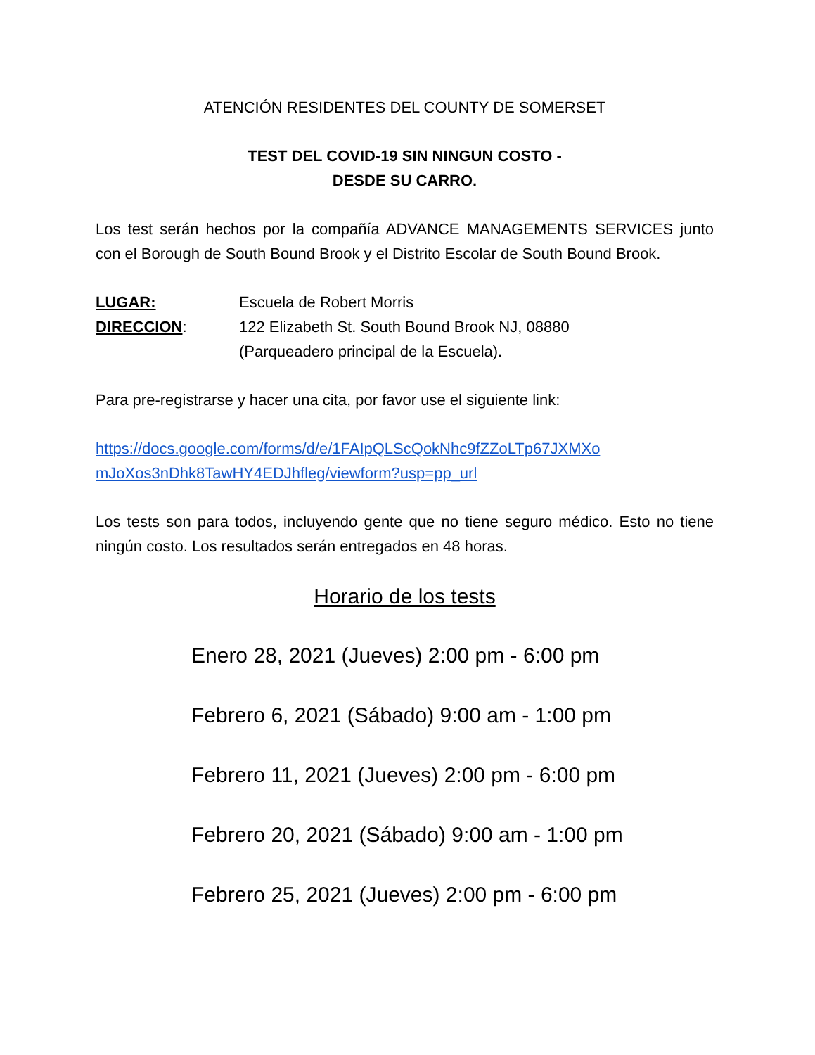ATENCIÓN RESIDENTES DEL COUNTY DE SOMERSET
TEST DEL COVID-19 SIN NINGUN COSTO -
DESDE SU CARRO.
Los test serán hechos por la compañía ADVANCE MANAGEMENTS SERVICES junto con el Borough de South Bound Brook y el Distrito Escolar de South Bound Brook.
LUGAR: Escuela de Robert Morris
DIRECCION: 122 Elizabeth St. South Bound Brook NJ, 08880
(Parqueadero principal de la Escuela).
Para pre-registrarse y hacer una cita, por favor use el siguiente link:
https://docs.google.com/forms/d/e/1FAIpQLScQokNhc9fZZoLTp67JXMXo mJoXos3nDhk8TawHY4EDJhfleg/viewform?usp=pp_url
Los tests son para todos, incluyendo gente que no tiene seguro médico. Esto no tiene ningún costo. Los resultados serán entregados en 48 horas.
Horario de los tests
Enero 28, 2021 (Jueves) 2:00 pm - 6:00 pm
Febrero 6, 2021 (Sábado) 9:00 am - 1:00 pm
Febrero 11, 2021 (Jueves) 2:00 pm - 6:00 pm
Febrero 20, 2021 (Sábado) 9:00 am - 1:00 pm
Febrero 25, 2021 (Jueves) 2:00 pm - 6:00 pm